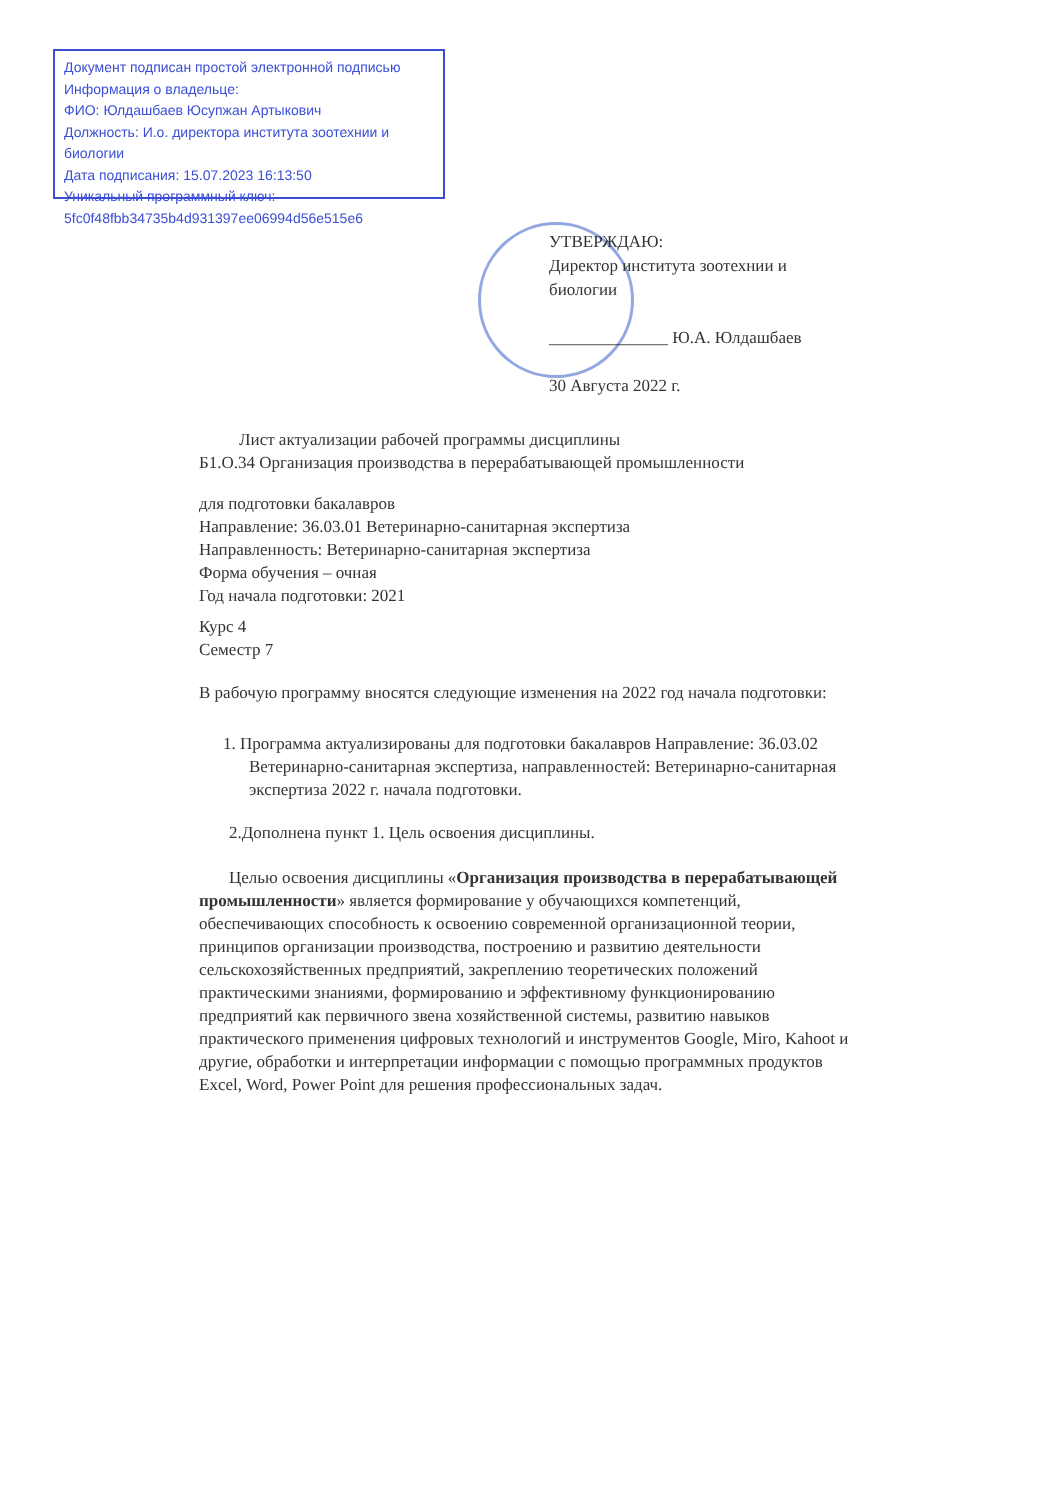Документ подписан простой электронной подписью
Информация о владельце:
ФИО: Юлдашбаев Юсупжан Артыкович
Должность: И.о. директора института зоотехнии и биологии
Дата подписания: 15.07.2023 16:13:50
Уникальный программный ключ:
5fc0f48fbb34735b4d931397ee06994d56e515e6
УТВЕРЖДАЮ:
Директор института зоотехнии и биологии
______________ Ю.А. Юлдашбаев
30 Августа 2022 г.
Лист актуализации рабочей программы дисциплины
Б1.О.34 Организация производства в перерабатывающей промышленности
для подготовки бакалавров
Направление: 36.03.01 Ветеринарно-санитарная экспертиза
Направленность: Ветеринарно-санитарная экспертиза
Форма обучения – очная
Год начала подготовки: 2021
Курс 4
Семестр 7
В рабочую программу вносятся следующие изменения на 2022 год начала подготовки:
1. Программа актуализированы для подготовки бакалавров Направление: 36.03.02 Ветеринарно-санитарная экспертиза, направленностей: Ветеринарно-санитарная экспертиза 2022 г. начала подготовки.
2.Дополнена пункт 1. Цель освоения дисциплины.
Целью освоения дисциплины «Организация производства в перерабатывающей промышленности» является формирование у обучающихся компетенций, обеспечивающих способность к освоению современной организационной теории, принципов организации производства, построению и развитию деятельности сельскохозяйственных предприятий, закреплению теоретических положений практическими знаниями, формированию и эффективному функционированию предприятий как первичного звена хозяйственной системы, развитию навыков практического применения цифровых технологий и инструментов Google, Miro, Kahoot и другие, обработки и интерпретации информации с помощью программных продуктов Excel, Word, Power Point для решения профессиональных задач.